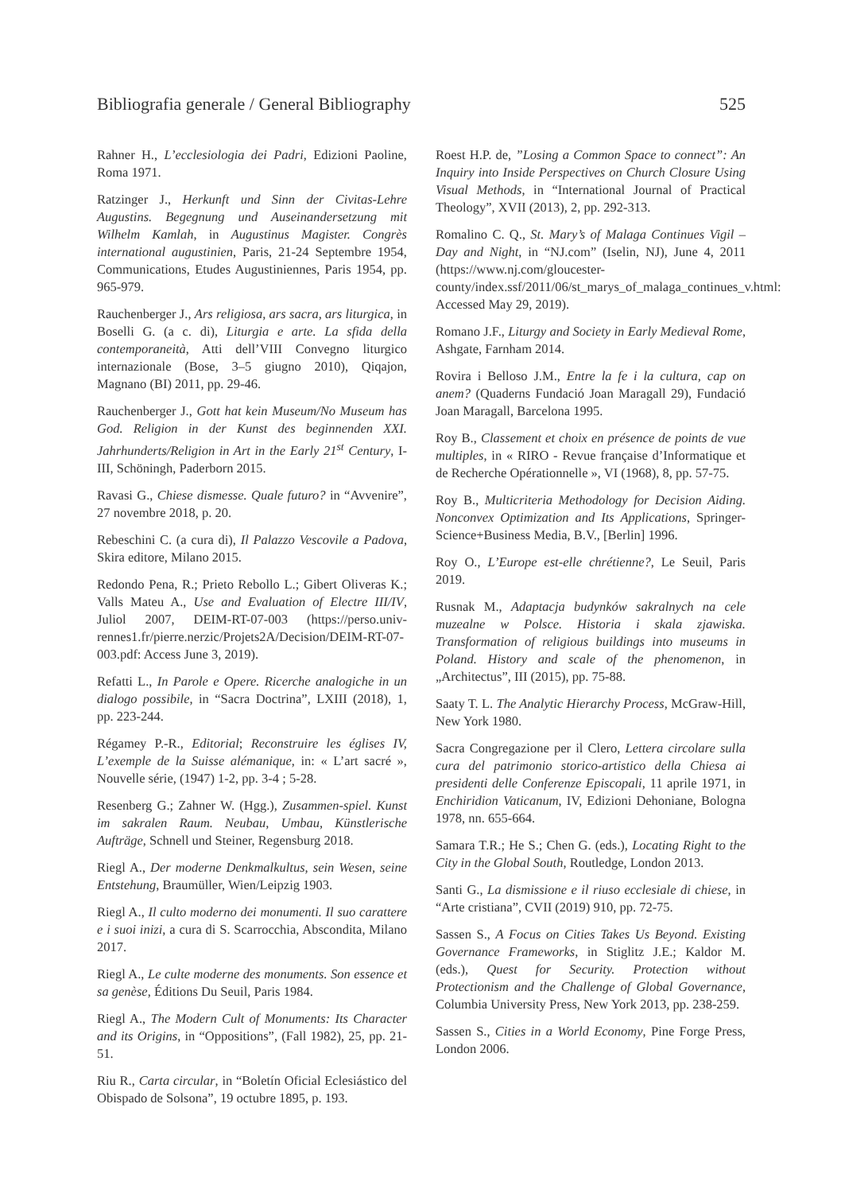Bibliografia generale / General Bibliography 525
Rahner H., L’ecclesiologia dei Padri, Edizioni Paoline, Roma 1971.
Ratzinger J., Herkunft und Sinn der Civitas-Lehre Augustins. Begegnung und Auseinandersetzung mit Wilhelm Kamlah, in Augustinus Magister. Congrès international augustinien, Paris, 21-24 Septembre 1954, Communications, Etudes Augustiniennes, Paris 1954, pp. 965-979.
Rauchenberger J., Ars religiosa, ars sacra, ars liturgica, in Boselli G. (a c. di), Liturgia e arte. La sfida della contemporaneità, Atti dell’VIII Convegno liturgico internazionale (Bose, 3–5 giugno 2010), Qiqajon, Magnano (BI) 2011, pp. 29-46.
Rauchenberger J., Gott hat kein Museum/No Museum has God. Religion in der Kunst des beginnenden XXI. Jahrhunderts/Religion in Art in the Early 21<sup>st</sup> Century, I-III, Schöningh, Paderborn 2015.
Ravasi G., Chiese dismesse. Quale futuro? in “Avvenire”, 27 novembre 2018, p. 20.
Rebeschini C. (a cura di), Il Palazzo Vescovile a Padova, Skira editore, Milano 2015.
Redondo Pena, R.; Prieto Rebollo L.; Gibert Oliveras K.; Valls Mateu A., Use and Evaluation of Electre III/IV, Juliol 2007, DEIM-RT-07-003 (https://perso.univ-rennes1.fr/pierre.nerzic/Projets2A/Decision/DEIM-RT-07-003.pdf: Access June 3, 2019).
Refatti L., In Parole e Opere. Ricerche analogiche in un dialogo possibile, in “Sacra Doctrina”, LXIII (2018), 1, pp. 223-244.
Régamey P.-R., Editorial; Reconstruire les églises IV, L’exemple de la Suisse alémanique, in: « L’art sacré », Nouvelle série, (1947) 1-2, pp. 3-4 ; 5-28.
Resenberg G.; Zahner W. (Hgg.), Zusammen-spiel. Kunst im sakralen Raum. Neubau, Umbau, Künstlerische Aufträge, Schnell und Steiner, Regensburg 2018.
Riegl A., Der moderne Denkmalkultus, sein Wesen, seine Entstehung, Braumüller, Wien/Leipzig 1903.
Riegl A., Il culto moderno dei monumenti. Il suo carattere e i suoi inizi, a cura di S. Scarrocchia, Abscondita, Milano 2017.
Riegl A., Le culte moderne des monuments. Son essence et sa genèse, Éditions Du Seuil, Paris 1984.
Riegl A., The Modern Cult of Monuments: Its Character and its Origins, in “Oppositions”, (Fall 1982), 25, pp. 21-51.
Riu R., Carta circular, in “Boletín Oficial Eclesiástico del Obispado de Solsona”, 19 octubre 1895, p. 193.
Roest H.P. de, ”Losing a Common Space to connect”: An Inquiry into Inside Perspectives on Church Closure Using Visual Methods, in “International Journal of Practical Theology”, XVII (2013), 2, pp. 292-313.
Romalino C. Q., St. Mary’s of Malaga Continues Vigil – Day and Night, in “NJ.com” (Iselin, NJ), June 4, 2011 (https://www.nj.com/gloucester-county/index.ssf/2011/06/st_marys_of_malaga_continues_v.html: Accessed May 29, 2019).
Romano J.F., Liturgy and Society in Early Medieval Rome, Ashgate, Farnham 2014.
Rovira i Belloso J.M., Entre la fe i la cultura, cap on anem? (Quaderns Fundació Joan Maragall 29), Fundació Joan Maragall, Barcelona 1995.
Roy B., Classement et choix en présence de points de vue multiples, in « RIRO - Revue française d’Informatique et de Recherche Opérationnelle », VI (1968), 8, pp. 57-75.
Roy B., Multicriteria Methodology for Decision Aiding. Nonconvex Optimization and Its Applications, Springer-Science+Business Media, B.V., [Berlin] 1996.
Roy O., L’Europe est-elle chrétienne?, Le Seuil, Paris 2019.
Rusnak M., Adaptacja budynków sakralnych na cele muzealne w Polsce. Historia i skala zjawiska. Transformation of religious buildings into museums in Poland. History and scale of the phenomenon, in „Architectus”, III (2015), pp. 75-88.
Saaty T. L. The Analytic Hierarchy Process, McGraw-Hill, New York 1980.
Sacra Congregazione per il Clero, Lettera circolare sulla cura del patrimonio storico-artistico della Chiesa ai presidenti delle Conferenze Episcopali, 11 aprile 1971, in Enchiridion Vaticanum, IV, Edizioni Dehoniane, Bologna 1978, nn. 655-664.
Samara T.R.; He S.; Chen G. (eds.), Locating Right to the City in the Global South, Routledge, London 2013.
Santi G., La dismissione e il riuso ecclesiale di chiese, in “Arte cristiana”, CVII (2019) 910, pp. 72-75.
Sassen S., A Focus on Cities Takes Us Beyond. Existing Governance Frameworks, in Stiglitz J.E.; Kaldor M. (eds.), Quest for Security. Protection without Protectionism and the Challenge of Global Governance, Columbia University Press, New York 2013, pp. 238-259.
Sassen S., Cities in a World Economy, Pine Forge Press, London 2006.